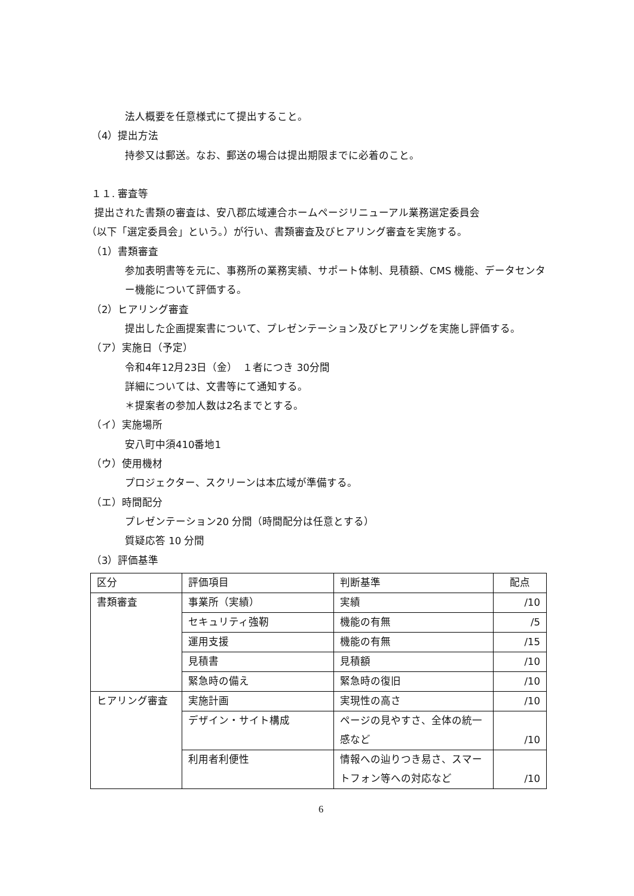法人概要を任意様式にて提出すること。
（4）提出方法
持参又は郵送。なお、郵送の場合は提出期限までに必着のこと。
１１. 審査等
提出された書類の審査は、安八郡広域連合ホームページリニューアル業務選定委員会
（以下「選定委員会」という。）が行い、書類審査及びヒアリング審査を実施する。
（1）書類審査
参加表明書等を元に、事務所の業務実績、サポート体制、見積額、CMS 機能、データセンター機能について評価する。
（2）ヒアリング審査
提出した企画提案書について、プレゼンテーション及びヒアリングを実施し評価する。
（ア）実施日（予定）
令和4年12月23日（金）　１者につき 30分間
詳細については、文書等にて通知する。
＊提案者の参加人数は2名までとする。
（イ）実施場所
安八町中須410番地1
（ウ）使用機材
プロジェクター、スクリーンは本広域が準備する。
（エ）時間配分
プレゼンテーション20 分間（時間配分は任意とする）
質疑応答 10 分間
（3）評価基準
| 区分 | 評価項目 | 判断基準 | 配点 |
| 書類審査 | 事業所（実績） | 実績 | /10 |
| | セキュリティ強靭 | 機能の有無 | /5 |
| | 運用支援 | 機能の有無 | /15 |
| | 見積書 | 見積額 | /10 |
| | 緊急時の備え | 緊急時の復旧 | /10 |
| ヒアリング審査 | 実施計画 | 実現性の高さ | /10 |
| | デザイン・サイト構成 | ページの見やすさ、全体の統一感など | /10 |
| | 利用者利便性 | 情報への辿りつき易さ、スマートフォン等への対応など | /10 |
6